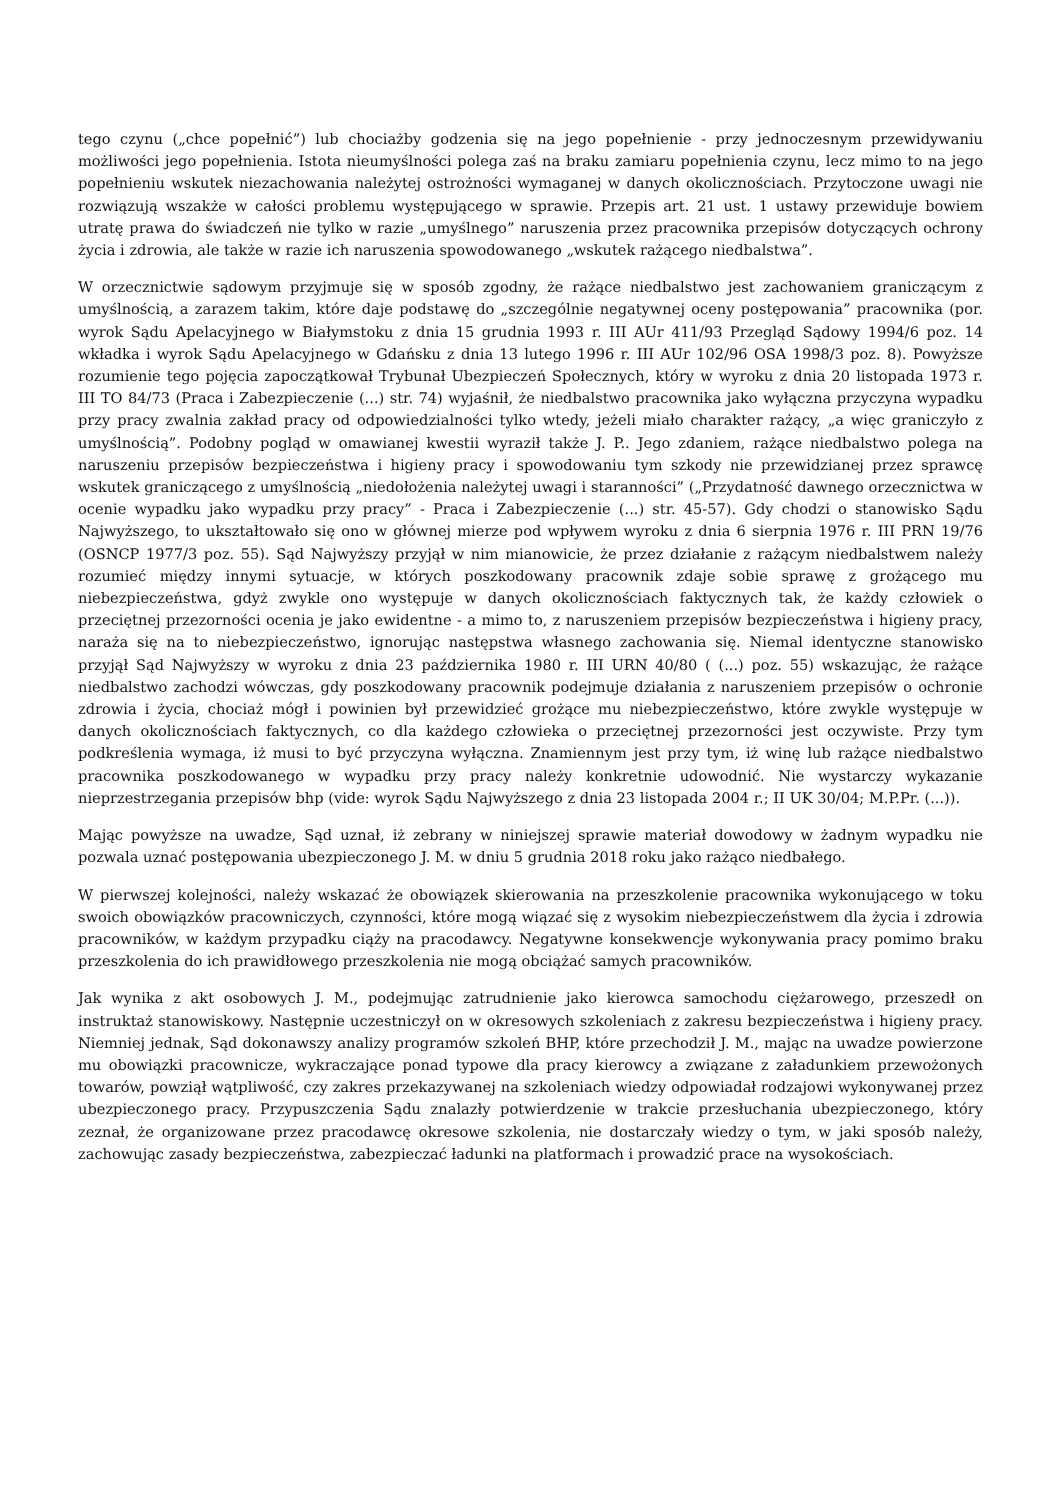tego czynu („chce popełnić”) lub chociażby godzenia się na jego popełnienie - przy jednoczesnym przewidywaniu możliwości jego popełnienia. Istota nieumyślności polega zaś na braku zamiaru popełnienia czynu, lecz mimo to na jego popełnieniu wskutek niezachowania należytej ostrożności wymaganej w danych okolicznościach. Przytoczone uwagi nie rozwiązują wszakże w całości problemu występującego w sprawie. Przepis art. 21 ust. 1 ustawy przewiduje bowiem utratę prawa do świadczeń nie tylko w razie „umyślnego” naruszenia przez pracownika przepisów dotyczących ochrony życia i zdrowia, ale także w razie ich naruszenia spowodowanego „wskutek rażącego niedbalstwa”.
W orzecznictwie sądowym przyjmuje się w sposób zgodny, że rażące niedbalstwo jest zachowaniem graniczącym z umyślnością, a zarazem takim, które daje podstawę do „szczególnie negatywnej oceny postępowania” pracownika (por. wyrok Sądu Apelacyjnego w Białymstoku z dnia 15 grudnia 1993 r. III AUr 411/93 Przegląd Sądowy 1994/6 poz. 14 wkładka i wyrok Sądu Apelacyjnego w Gdańsku z dnia 13 lutego 1996 r. III AUr 102/96 OSA 1998/3 poz. 8). Powyższe rozumienie tego pojęcia zapoczątkował Trybunał Ubezpieczeń Społecznych, który w wyroku z dnia 20 listopada 1973 r. III TO 84/73 (Praca i Zabezpieczenie (...) str. 74) wyjaśnił, że niedbalstwo pracownika jako wyłączna przyczyna wypadku przy pracy zwalnia zakład pracy od odpowiedzialności tylko wtedy, jeżeli miało charakter rażący, „a więc graniczyło z umyślnością”. Podobny pogląd w omawianej kwestii wyraził także J. P.. Jego zdaniem, rażące niedbalstwo polega na naruszeniu przepisów bezpieczeństwa i higieny pracy i spowodowaniu tym szkody nie przewidzianej przez sprawcę wskutek graniczącego z umyślnością „niedołożenia należytej uwagi i staranności” („Przydatność dawnego orzecznictwa w ocenie wypadku jako wypadku przy pracy” - Praca i Zabezpieczenie (...) str. 45-57). Gdy chodzi o stanowisko Sądu Najwyższego, to ukształtowało się ono w głównej mierze pod wpływem wyroku z dnia 6 sierpnia 1976 r. III PRN 19/76 (OSNCP 1977/3 poz. 55). Sąd Najwyższy przyjął w nim mianowicie, że przez działanie z rażącym niedbalstwem należy rozumieć między innymi sytuacje, w których poszkodowany pracownik zdaje sobie sprawę z grożącego mu niebezpieczeństwa, gdyż zwykle ono występuje w danych okolicznościach faktycznych tak, że każdy człowiek o przeciętnej przezorności ocenia je jako ewidentne - a mimo to, z naruszeniem przepisów bezpieczeństwa i higieny pracy, naraża się na to niebezpieczeństwo, ignorując następstwa własnego zachowania się. Niemal identyczne stanowisko przyjął Sąd Najwyższy w wyroku z dnia 23 października 1980 r. III URN 40/80 ( (...) poz. 55) wskazując, że rażące niedbalstwo zachodzi wówczas, gdy poszkodowany pracownik podejmuje działania z naruszeniem przepisów o ochronie zdrowia i życia, chociaż mógł i powinien był przewidzieć grożące mu niebezpieczeństwo, które zwykle występuje w danych okolicznościach faktycznych, co dla każdego człowieka o przeciętnej przezorności jest oczywiste. Przy tym podkreślenia wymaga, iż musi to być przyczyna wyłączna. Znamiennym jest przy tym, iż winę lub rażące niedbalstwo pracownika poszkodowanego w wypadku przy pracy należy konkretnie udowodnić. Nie wystarczy wykazanie nieprzestrzegania przepisów bhp (vide: wyrok Sądu Najwyższego z dnia 23 listopada 2004 r.; II UK 30/04; M.P.Pr. (...)).
Mając powyższe na uwadze, Sąd uznał, iż zebrany w niniejszej sprawie materiał dowodowy w żadnym wypadku nie pozwala uznać postępowania ubezpieczonego J. M. w dniu 5 grudnia 2018 roku jako rażąco niedbałego.
W pierwszej kolejności, należy wskazać że obowiązek skierowania na przeszkolenie pracownika wykonującego w toku swoich obowiązków pracowniczych, czynności, które mogą wiązać się z wysokim niebezpieczeństwem dla życia i zdrowia pracowników, w każdym przypadku ciąży na pracodawcy. Negatywne konsekwencje wykonywania pracy pomimo braku przeszkolenia do ich prawidłowego przeszkolenia nie mogą obciążać samych pracowników.
Jak wynika z akt osobowych J. M., podejmując zatrudnienie jako kierowca samochodu ciężarowego, przeszedł on instruktaż stanowiskowy. Następnie uczestniczył on w okresowych szkoleniach z zakresu bezpieczeństwa i higieny pracy. Niemniej jednak, Sąd dokonawszy analizy programów szkoleń BHP, które przechodził J. M., mając na uwadze powierzone mu obowiązki pracownicze, wykraczające ponad typowe dla pracy kierowcy a związane z załadunkiem przewożonych towarów, powziął wątpliwość, czy zakres przekazywanej na szkoleniach wiedzy odpowiadał rodzajowi wykonywanej przez ubezpieczonego pracy. Przypuszczenia Sądu znalazły potwierdzenie w trakcie przesłuchania ubezpieczonego, który zeznał, że organizowane przez pracodawcę okresowe szkolenia, nie dostarczały wiedzy o tym, w jaki sposób należy, zachowując zasady bezpieczeństwa, zabezpieczać ładunki na platformach i prowadzić prace na wysokościach.